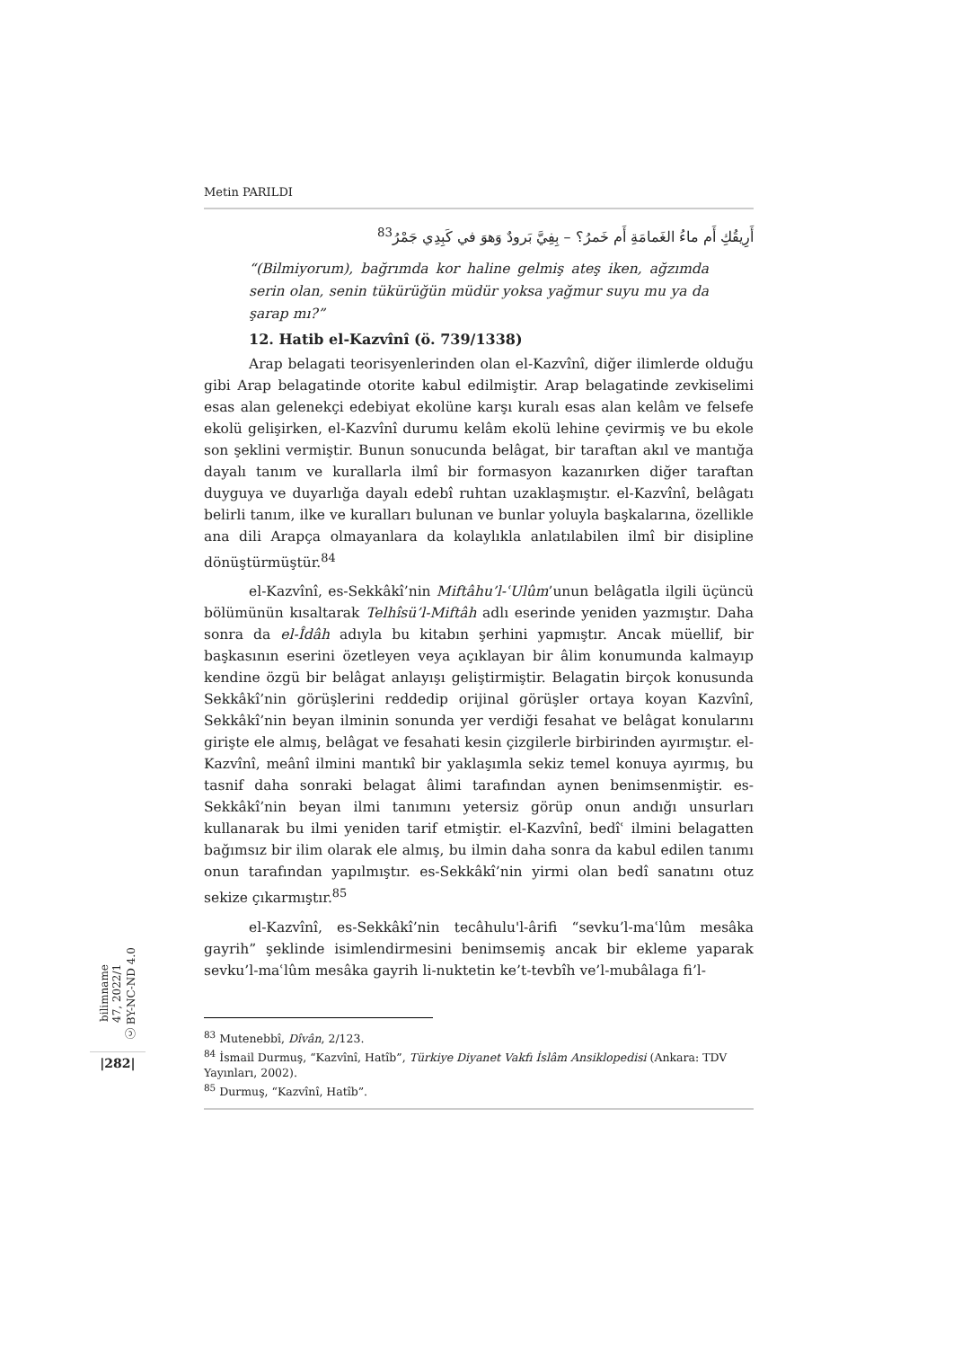Metin PARILDI
أَرِيقُكِ أَم ماءُ الغَمامَةِ أَم خَمرُ؟ – بِفِيَّ بَرودٌ وَهوَ في كَبِدِي جَمْرُ<sup>83</sup>
“(Bilmiyorum), bağrımda kor haline gelmiş ateş iken, ağzımda serin olan, senin tükürüğün müdür yoksa yağmur suyu mu ya da şarap mı?”
12. Hatib el-Kazvînî (ö. 739/1338)
Arap belagati teorisyenlerinden olan el-Kazvînî, diğer ilimlerde olduğu gibi Arap belagatinde otorite kabul edilmiştir. Arap belagatinde zevkiselimi esas alan gelenekçi edebiyat ekolüne karşı kuralı esas alan kelâm ve felsefe ekolü gelişirken, el-Kazvînî durumu kelâm ekolü lehine çevirmiş ve bu ekole son şeklini vermiştir. Bunun sonucunda belâgat, bir taraftan akıl ve mantığa dayalı tanım ve kurallarla ilmî bir formasyon kazanırken diğer taraftan duyguya ve duyarlığa dayalı edebî ruhtan uzaklaşmıştır. el-Kazvînî, belâgatı belirli tanım, ilke ve kuralları bulunan ve bunlar yoluyla başkalarına, özellikle ana dili Arapça olmayanlara da kolaylıkla anlatılabilen ilmî bir disipline dönüştürmüştür.<sup>84</sup>
el-Kazvînî, es-Sekkâkî’nin Miftâhu’l-ʿUlûm’unun belâgatla ilgili üçüncü bölümünün kısaltarak Telhîsü’l-Miftâh adlı eserinde yeniden yazmıştır. Daha sonra da el-Îdâh adıyla bu kitabın şerhini yapmıştır. Ancak müellif, bir başkasının eserini özetleyen veya açıklayan bir âlim konumunda kalmayıp kendine özgü bir belâgat anlayışı geliştirmiştir. Belagatin birçok konusunda Sekkâkî’nin görüşlerini reddedip orijinal görüşler ortaya koyan Kazvînî, Sekkâkî’nin beyan ilminin sonunda yer verdiği fesahat ve belâgat konularını girişte ele almış, belâgat ve fesahati kesin çizgilerle birbirinden ayırmıştır. el-Kazvînî, meânî ilmini mantıkî bir yaklaşımla sekiz temel konuya ayırmış, bu tasnif daha sonraki belagat âlimi tarafından aynen benimsenmiştir. es-Sekkâkî’nin beyan ilmi tanımını yetersiz görüp onun andığı unsurları kullanarak bu ilmi yeniden tarif etmiştir. el-Kazvînî, bedîʿ ilmini belagatten bağımsız bir ilim olarak ele almış, bu ilmin daha sonra da kabul edilen tanımı onun tarafından yapılmıştır. es-Sekkâkî’nin yirmi olan bedî sanatını otuz sekize çıkarmıştır.<sup>85</sup>
el-Kazvînî, es-Sekkâkî’nin tecâhulu'l-ârifi “sevku’l-maʿlûm mesâka gayrih” şeklinde isimlendirmesini benimsemiş ancak bir ekleme yaparak sevku’l-maʿlûm mesâka gayrih li-nuktetin ke’t-tevbîh ve’l-mubâlaga fi’l-
<sup>83</sup> Mutenebbî, Dîvân, 2/123.
<sup>84</sup> İsmail Durmuş, “Kazvînî, Hatîb”, Türkiye Diyanet Vakfı İslâm Ansiklopedisi (Ankara: TDV Yayınları, 2002).
<sup>85</sup> Durmuş, “Kazvînî, Hatîb”.
bilimname
47, 2022/1
ⓒ BY-NC-ND 4.0
|282|